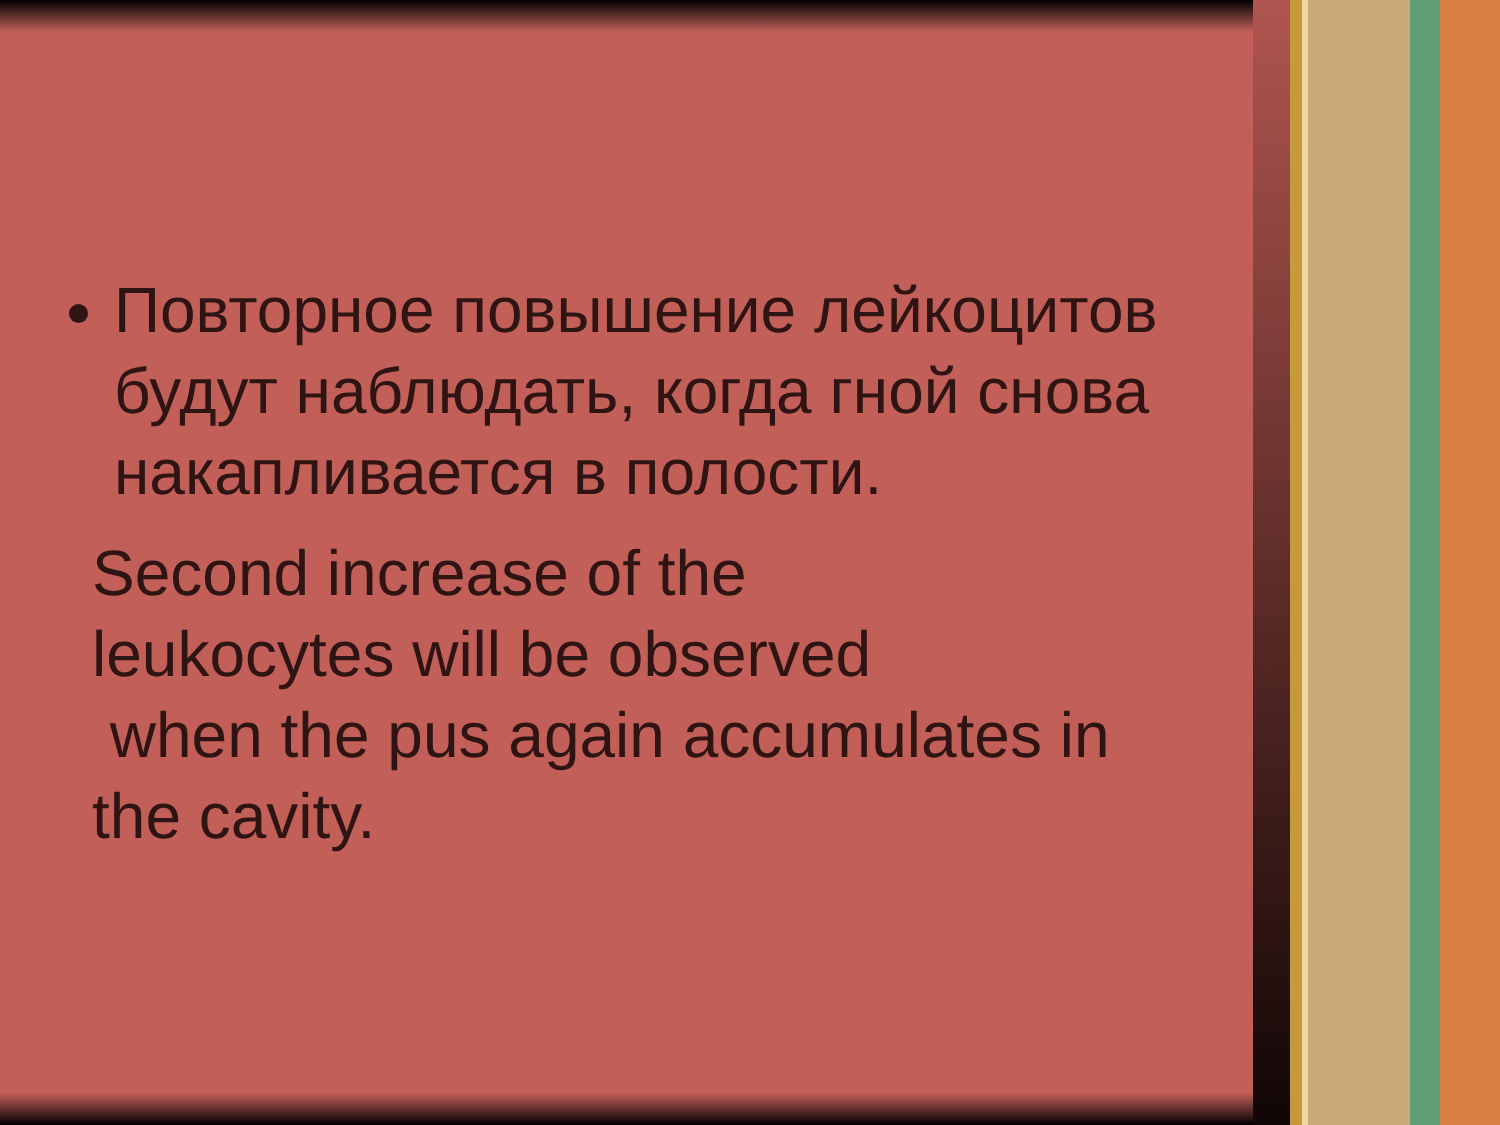Повторное повышение лейкоцитов будут наблюдать, когда гной снова накапливается в полости.
Second increase of the
leukocytes will be observed
when the pus again accumulates in
the cavity.